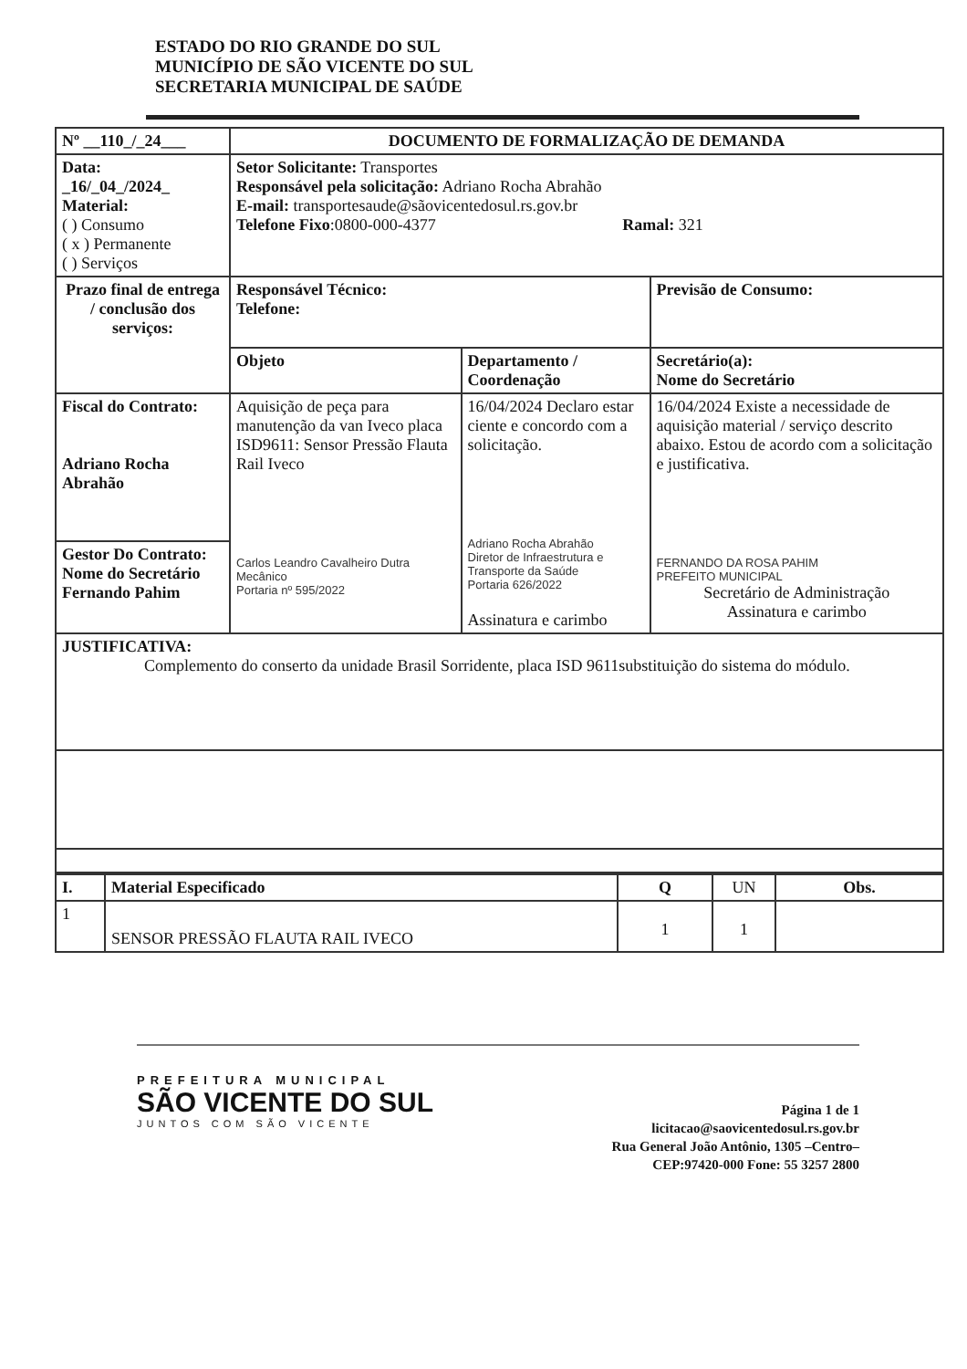ESTADO DO RIO GRANDE DO SUL
MUNICÍPIO DE SÃO VICENTE DO SUL
SECRETARIA MUNICIPAL DE SAÚDE
| Nº __110_/_24___ | DOCUMENTO DE FORMALIZAÇÃO DE DEMANDA | | |
| Data: _16/_04_/2024_ Material: ( ) Consumo ( x ) Permanente ( ) Serviços | Setor Solicitante: Transportes Responsável pela solicitação: Adriano Rocha Abrahão E-mail: transportesaude@sãovicentedosul.rs.gov.br Telefone Fixo :0800-000-4377 Ramal: 321 | | |
| Prazo final de entrega / conclusão dos serviços: | Responsável Técnico: Telefone: | | Previsão de Consumo: |
| | Objeto | Departamento / Coordenação | Secretário(a): Nome do Secretário |
| | Aquisição de peça para manutenção da van Iveco placa ISD9611: Sensor Pressão Flauta Rail Iveco Carlos Leandro Cavalheiro Dutra Mecânico Portaria nº 595/2022 | 16/04/2024 Declaro estar ciente e concordo com a solicitação. Adriano Rocha Abrahão Diretor de Infraestrutura e Transporte da Saúde Portaria 626/2022 Assinatura e carimbo | 16/04/2024 Existe a necessidade de aquisição material / serviço descrito abaixo. Estou de acordo com a solicitação e justificativa. FERNANDO DA ROSA PAHIM PREFEITO MUNICIPAL Secretário de Administração Assinatura e carimbo |
| Fiscal do Contrato: Adriano Rocha Abrahão | | | |
| Gestor Do Contrato: Nome do Secretário Fernando Pahim | | | |
| JUSTIFICATIVA: Complemento do conserto da unidade Brasil Sorridente, placa ISD 9611substituição do sistema do módulo. | | | |
| I. | Material Especificado | Q | UN | Obs. |
| 1 | SENSOR PRESSÃO FLAUTA RAIL IVECO | 1 | 1 | |
PREFEITURA MUNICIPAL
SÃO VICENTE DO SUL
JUNTOS COM SÃO VICENTE
Página 1 de 1
licitacao@saovicentedosul.rs.gov.br
Rua General João Antônio, 1305 –Centro–
CEP:97420-000 Fone: 55 3257 2800